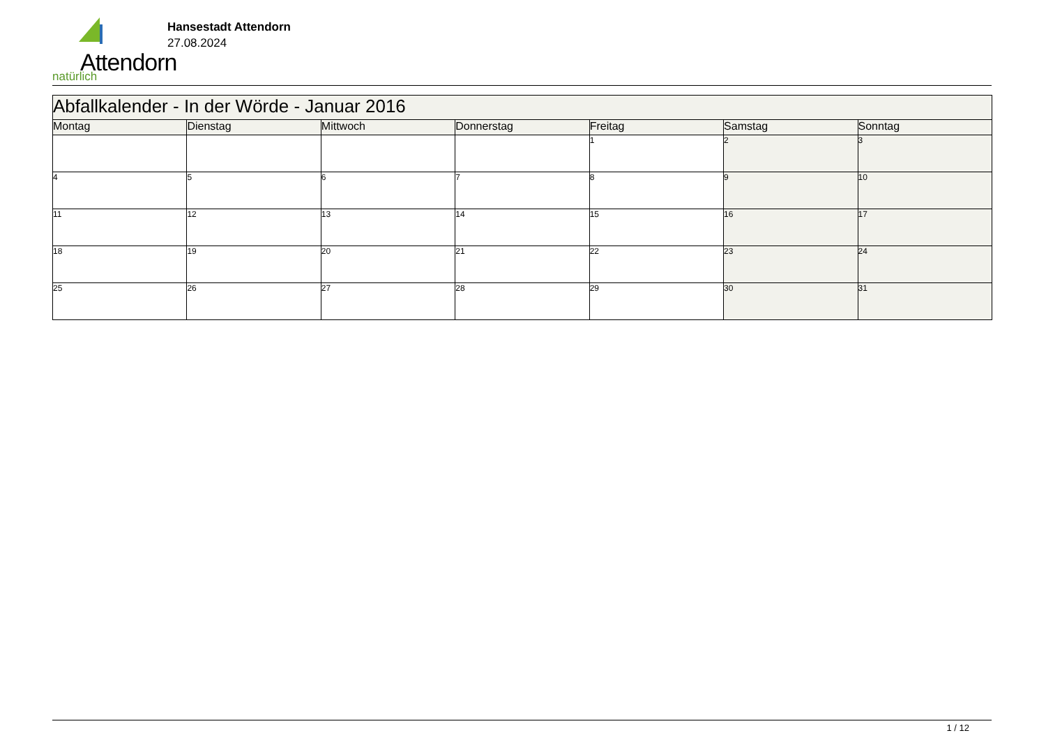Attendorn natürlich
Hansestadt Attendorn
27.08.2024
| Abfallkalender - In der Wörde - Januar 2016 | | | | | | |
| Montag | Dienstag | Mittwoch | Donnerstag | Freitag | Samstag | Sonntag |
| | | | | 1 | 2 | 3 |
| 4 | 5 | 6 | 7 | 8 | 9 | 10 |
| 11 | 12 | 13 | 14 | 15 | 16 | 17 |
| 18 | 19 | 20 | 21 | 22 | 23 | 24 |
| 25 | 26 | 27 | 28 | 29 | 30 | 31 |
1 / 12